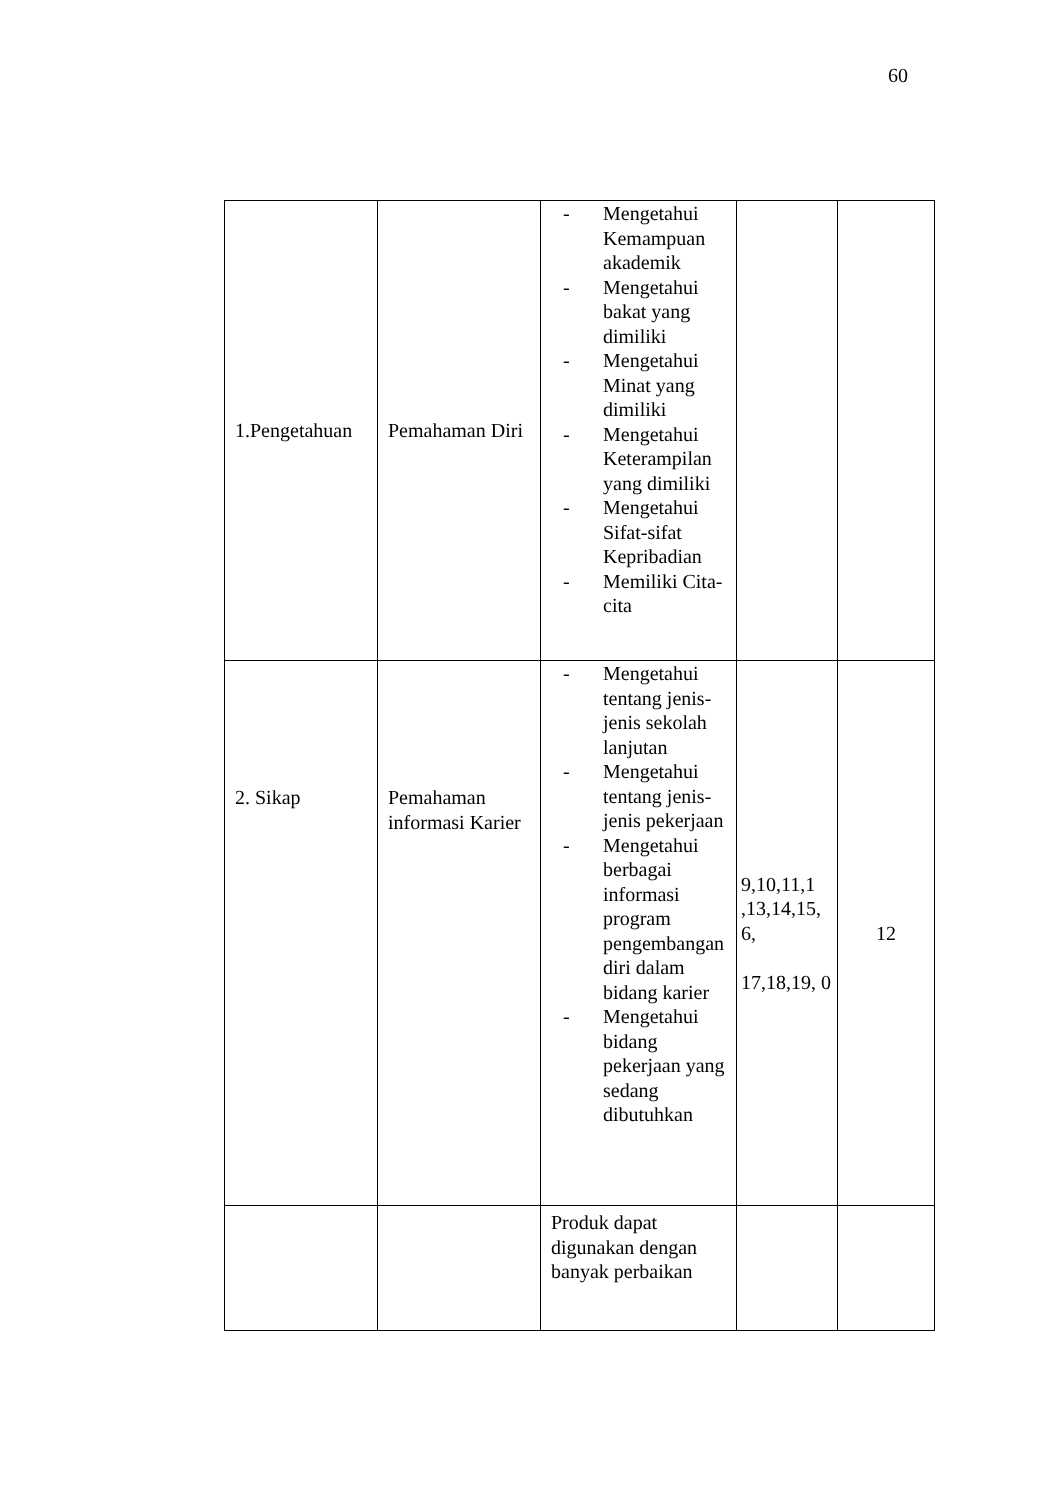60
| 1.Pengetahuan | Pemahaman Diri | - Mengetahui Kemampuan akademik - Mengetahui bakat yang dimiliki - Mengetahui Minat yang dimiliki - Mengetahui Keterampilan yang dimiliki - Mengetahui Sifat-sifat Kepribadian - Memiliki Cita-cita | | |
| 2. Sikap | Pemahaman informasi Karier | - Mengetahui tentang jenis-jenis sekolah lanjutan - Mengetahui tentang jenis-jenis pekerjaan - Mengetahui berbagai informasi program pengembangan diri dalam bidang karier - Mengetahui bidang pekerjaan yang sedang dibutuhkan | 9,10,11,1 ,13,14,15, 6, 17,18,19, 0 | 12 |
| | | Produk dapat digunakan dengan banyak perbaikan | | |